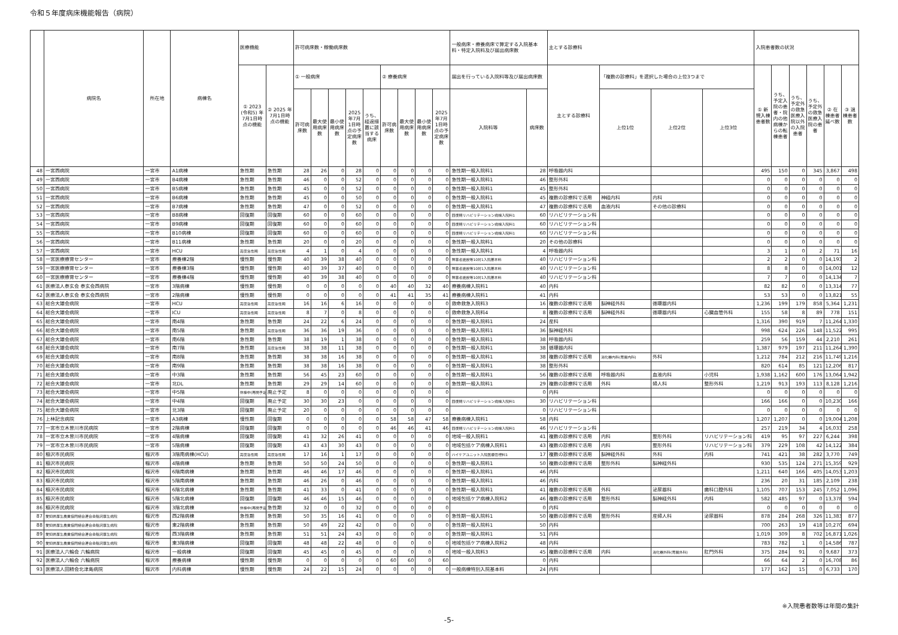令和５年度病床機能報告（病院）
| | 病院名 | 所在地 | 病棟名 | 医療機能 | | 許可病床数・稼働病床数 | | | | | | | | | 一般病床・療養病床で算定する入院基本料・特定入院料及び届出病床数 | | 主とする診療科 | | | | 入院患者数の状況 | | | | | |
| --- | --- | --- | --- | --- | --- | --- | --- | --- | --- | --- | --- | --- | --- | --- | --- | --- | --- | --- | --- | --- | --- | --- | --- | --- | --- | --- |
| | | | | ① 2023 (令和5) 年7月1日時点の機能 | ② 2025 年7月1日時点の機能 | ① 一般病床 | | | | | ② 療養病床 | | | | 届出を行っている入院料等及び届出病床数 | | 主とする診療科 | 「複数の診療科」を選択した場合の上位3つまで | | | ① 新規入棟患者数 | うち、予定入院の患者・院内の他病棟からの転棟患者 | うち、予定外の救急医療入院以外の入院患者 | うち、予定外の救急医療入院の患者 | ② 在棟患者延べ数 | ③ 退棟患者数 |
| | | | | | | 許可病床数 | 最大使用病床数 | 最小使用病床数 | 2025年7月1日時点の予定病床数 | うち、経過措置に該当する病床 | 許可病床数 | 最大使用病床数 | 最小使用病床数 | 2025年7月1日時点の予定病床数 | 入院料等 | 病床数 | | 上位1位 | 上位2位 | 上位3位 | | | | | | |
| 48 | 一宮西病院 | 一宮市 | A1病棟 | 急性期 | 急性期 | 28 | 26 | 0 | 28 | 0 | 0 | 0 | 0 | 0 | 急性期一般入院料1 | 28 | 呼吸器内科 | | | | 495 | 150 | 0 | 345 | 3,867 | 498 |
| 49 | 一宮西病院 | 一宮市 | B4病棟 | 急性期 | 急性期 | 46 | 0 | 0 | 52 | 0 | 0 | 0 | 0 | 0 | 急性期一般入院料1 | 46 | 整形外科 | | | | 0 | 0 | 0 | 0 | 0 | 0 |
| 50 | 一宮西病院 | 一宮市 | B5病棟 | 急性期 | 急性期 | 45 | 0 | 0 | 52 | 0 | 0 | 0 | 0 | 0 | 急性期一般入院料1 | 45 | 整形外科 | | | | 0 | 0 | 0 | 0 | 0 | 0 |
| 51 | 一宮西病院 | 一宮市 | B6病棟 | 急性期 | 急性期 | 45 | 0 | 0 | 50 | 0 | 0 | 0 | 0 | 0 | 急性期一般入院料1 | 45 | 複数の診療科で活用 | 神経内科 | 内科 | | 0 | 0 | 0 | 0 | 0 | 0 |
| 52 | 一宮西病院 | 一宮市 | B7病棟 | 急性期 | 急性期 | 47 | 0 | 0 | 52 | 0 | 0 | 0 | 0 | 0 | 急性期一般入院料1 | 47 | 複数の診療科で活用 | 血液内科 | その他の診療科 | | 0 | 0 | 0 | 0 | 0 | 0 |
| 53 | 一宮西病院 | 一宮市 | B8病棟 | 回復期 | 回復期 | 60 | 0 | 0 | 60 | 0 | 0 | 0 | 0 | 0 | 回復期リハビリテーション病棟入院料1 | 60 | リハビリテーション科 | | | | 0 | 0 | 0 | 0 | 0 | 0 |
| 54 | 一宮西病院 | 一宮市 | B9病棟 | 回復期 | 回復期 | 60 | 0 | 0 | 60 | 0 | 0 | 0 | 0 | 0 | 回復期リハビリテーション病棟入院料1 | 60 | リハビリテーション科 | | | | 0 | 0 | 0 | 0 | 0 | 0 |
| 55 | 一宮西病院 | 一宮市 | B10病棟 | 回復期 | 回復期 | 60 | 0 | 0 | 60 | 0 | 0 | 0 | 0 | 0 | 回復期リハビリテーション病棟入院料1 | 60 | リハビリテーション科 | | | | 0 | 0 | 0 | 0 | 0 | 0 |
| 56 | 一宮西病院 | 一宮市 | B11病棟 | 急性期 | 急性期 | 20 | 0 | 0 | 20 | 0 | 0 | 0 | 0 | 0 | 急性期一般入院料1 | 20 | その他の診療科 | | | | 0 | 0 | 0 | 0 | 0 | 0 |
| 57 | 一宮西病院 | 一宮市 | HCU | 高度急性期 | 高度急性期 | 4 | 1 | 0 | 4 | 0 | 0 | 0 | 0 | 0 | 急性期一般入院料1 | 4 | 呼吸器内科 | | | | 3 | 1 | 0 | 2 | 71 | 16 |
| 58 | 一宮医療療育センター | 一宮市 | 療養棟2階 | 慢性期 | 慢性期 | 40 | 39 | 38 | 40 | 0 | 0 | 0 | 0 | 0 | 障害者施設等10対1入院基本料 | 40 | リハビリテーション科 | | | | 2 | 2 | 0 | 0 | 14,193 | 2 |
| 59 | 一宮医療療育センター | 一宮市 | 療養棟3階 | 慢性期 | 慢性期 | 40 | 39 | 37 | 40 | 0 | 0 | 0 | 0 | 0 | 障害者施設等10対1入院基本料 | 40 | リハビリテーション科 | | | | 8 | 8 | 0 | 0 | 14,001 | 12 |
| 60 | 一宮医療療育センター | 一宮市 | 療養棟4階 | 慢性期 | 慢性期 | 40 | 39 | 38 | 40 | 0 | 0 | 0 | 0 | 0 | 障害者施設等10対1入院基本料 | 40 | リハビリテーション科 | | | | 7 | 7 | 0 | 0 | 14,134 | 7 |
| 61 | 医療法人泰玄会 泰玄会西病院 | 一宮市 | 3階病棟 | 慢性期 | 慢性期 | 0 | 0 | 0 | 0 | 0 | 40 | 40 | 32 | 40 | 療養病棟入院料1 | 40 | 内科 | | | | 82 | 82 | 0 | 0 | 13,314 | 77 |
| 62 | 医療法人泰玄会 泰玄会西病院 | 一宮市 | 2階病棟 | 慢性期 | 慢性期 | 0 | 0 | 0 | 0 | 0 | 41 | 41 | 35 | 41 | 療養病棟入院料1 | 41 | 内科 | | | | 53 | 53 | 0 | 0 | 13,821 | 55 |
| 63 | 総合大雄会病院 | 一宮市 | HCU | 高度急性期 | 高度急性期 | 16 | 16 | 6 | 16 | 0 | 0 | 0 | 0 | 0 | 救命救急入院料3 | 16 | 複数の診療科で活用 | 脳神経外科 | 循環器内科 | | 1,236 | 199 | 179 | 858 | 5,364 | 1,231 |
| 64 | 総合大雄会病院 | 一宮市 | ICU | 高度急性期 | 高度急性期 | 8 | 7 | 0 | 8 | 0 | 0 | 0 | 0 | 0 | 救命救急入院料4 | 8 | 複数の診療科で活用 | 脳神経外科 | 循環器内科 | 心臓血管外科 | 155 | 58 | 8 | 89 | 778 | 151 |
| 65 | 総合大雄会病院 | 一宮市 | 南4階 | 急性期 | 急性期 | 24 | 22 | 6 | 24 | 0 | 0 | 0 | 0 | 0 | 急性期一般入院料1 | 24 | 産科 | | | | 1,316 | 390 | 919 | 7 | 11,264 | 1,330 |
| 66 | 総合大雄会病院 | 一宮市 | 南5階 | 急性期 | 高度急性期 | 36 | 36 | 19 | 36 | 0 | 0 | 0 | 0 | 0 | 急性期一般入院料1 | 36 | 脳神経外科 | | | | 998 | 624 | 226 | 148 | 11,522 | 995 |
| 67 | 総合大雄会病院 | 一宮市 | 南6階 | 急性期 | 急性期 | 38 | 19 | 1 | 38 | 0 | 0 | 0 | 0 | 0 | 急性期一般入院料1 | 38 | 呼吸器内科 | | | | 259 | 56 | 159 | 44 | 2,210 | 261 |
| 68 | 総合大雄会病院 | 一宮市 | 南7階 | 急性期 | 高度急性期 | 38 | 38 | 11 | 38 | 0 | 0 | 0 | 0 | 0 | 急性期一般入院料1 | 38 | 循環器内科 | | | | 1,387 | 979 | 197 | 211 | 11,264 | 1,390 |
| 69 | 総合大雄会病院 | 一宮市 | 南8階 | 急性期 | 急性期 | 38 | 38 | 16 | 38 | 0 | 0 | 0 | 0 | 0 | 急性期一般入院料1 | 38 | 複数の診療科で活用 | 消化器内科(胃腸内科) | 外科 | | 1,212 | 784 | 212 | 216 | 11,749 | 1,216 |
| 70 | 総合大雄会病院 | 一宮市 | 南9階 | 急性期 | 急性期 | 38 | 38 | 16 | 38 | 0 | 0 | 0 | 0 | 0 | 急性期一般入院料1 | 38 | 整形外科 | | | | 820 | 614 | 85 | 121 | 12,206 | 817 |
| 71 | 総合大雄会病院 | 一宮市 | 中3階 | 急性期 | 急性期 | 56 | 45 | 23 | 60 | 0 | 0 | 0 | 0 | 0 | 急性期一般入院料1 | 56 | 複数の診療科で活用 | 呼吸器内科 | 血液内科 | 小児科 | 1,938 | 1,162 | 600 | 176 | 13,064 | 1,942 |
| 72 | 総合大雄会病院 | 一宮市 | 北DL | 急性期 | 急性期 | 29 | 29 | 14 | 60 | 0 | 0 | 0 | 0 | 0 | 急性期一般入院料1 | 29 | 複数の診療科で活用 | 外科 | 婦人科 | 整形外科 | 1,219 | 913 | 193 | 113 | 8,128 | 1,216 |
| 73 | 総合大雄会病院 | 一宮市 | 中5階 | 休棟中(再開予定) | 廃止予定 | 8 | 0 | 0 | 0 | 0 | 0 | 0 | 0 | 0 | | 0 | 内科 | | | | 0 | 0 | 0 | 0 | 0 | 0 |
| 74 | 総合大雄会病院 | 一宮市 | 中4階 | 回復期 | 廃止予定 | 30 | 30 | 23 | 0 | 0 | 0 | 0 | 0 | 0 | 回復期リハビリテーション病棟入院料1 | 30 | リハビリテーション科 | | | | 166 | 166 | 0 | 0 | 10,230 | 166 |
| 75 | 総合大雄会病院 | 一宮市 | 北3階 | 回復期 | 廃止予定 | 20 | 0 | 0 | 0 | 0 | 0 | 0 | 0 | 0 | | 0 | リハビリテーション科 | | | | 0 | 0 | 0 | 0 | 0 | 0 |
| 76 | 上林記念病院 | 一宮市 | A3病棟 | 慢性期 | 回復期 | 0 | 0 | 0 | 0 | 0 | 58 | 58 | 47 | 58 | 療養病棟入院料1 | 58 | 内科 | | | | 1,207 | 1,207 | 0 | 0 | 19,004 | 1,208 |
| 77 | 一宮市立木曽川市民病院 | 一宮市 | 2階病棟 | 回復期 | 回復期 | 0 | 0 | 0 | 0 | 0 | 46 | 46 | 41 | 46 | 回復期リハビリテーション病棟入院料1 | 46 | リハビリテーション科 | | | | 257 | 219 | 34 | 4 | 16,033 | 258 |
| 78 | 一宮市立木曽川市民病院 | 一宮市 | 4階病棟 | 回復期 | 回復期 | 41 | 32 | 26 | 41 | 0 | 0 | 0 | 0 | 0 | 地域一般入院料1 | 41 | 複数の診療科で活用 | 内科 | 整形外科 | リハビリテーション科 | 419 | 95 | 97 | 227 | 6,244 | 398 |
| 79 | 一宮市立木曽川市民病院 | 一宮市 | 5階病棟 | 回復期 | 回復期 | 43 | 43 | 30 | 43 | 0 | 0 | 0 | 0 | 0 | 地域包括ケア病棟入院料1 | 43 | 複数の診療科で活用 | 内科 | 整形外科 | リハビリテーション科 | 379 | 229 | 108 | 42 | 14,122 | 384 |
| 80 | 稲沢市民病院 | 稲沢市 | 3階南病棟(HCU) | 高度急性期 | 高度急性期 | 17 | 16 | 1 | 17 | 0 | 0 | 0 | 0 | 0 | ハイケアユニット入院医療管理料1 | 17 | 複数の診療科で活用 | 脳神経外科 | 外科 | 内科 | 741 | 421 | 38 | 282 | 3,770 | 749 |
| 81 | 稲沢市民病院 | 稲沢市 | 4階病棟 | 急性期 | 急性期 | 50 | 50 | 24 | 50 | 0 | 0 | 0 | 0 | 0 | 急性期一般入院料1 | 50 | 複数の診療科で活用 | 整形外科 | 脳神経外科 | | 930 | 535 | 124 | 271 | 15,359 | 929 |
| 82 | 稲沢市民病院 | 稲沢市 | 6階南病棟 | 急性期 | 急性期 | 46 | 46 | 17 | 46 | 0 | 0 | 0 | 0 | 0 | 急性期一般入院料1 | 46 | 内科 | | | | 1,211 | 640 | 166 | 405 | 14,053 | 1,203 |
| 83 | 稲沢市民病院 | 稲沢市 | 5階南病棟 | 急性期 | 急性期 | 46 | 26 | 0 | 46 | 0 | 0 | 0 | 0 | 0 | 急性期一般入院料1 | 46 | 内科 | | | | 236 | 20 | 31 | 185 | 2,109 | 238 |
| 84 | 稲沢市民病院 | 稲沢市 | 6階北病棟 | 急性期 | 急性期 | 41 | 33 | 0 | 41 | 0 | 0 | 0 | 0 | 0 | 急性期一般入院料1 | 41 | 複数の診療科で活用 | 外科 | 泌尿器科 | 歯科口腔外科 | 1,105 | 707 | 153 | 245 | 7,052 | 1,096 |
| 85 | 稲沢市民病院 | 稲沢市 | 5階北病棟 | 回復期 | 回復期 | 46 | 46 | 15 | 46 | 0 | 0 | 0 | 0 | 0 | 地域包括ケア病棟入院料2 | 46 | 複数の診療科で活用 | 整形外科 | 脳神経外科 | 内科 | 582 | 485 | 97 | 0 | 13,378 | 594 |
| 86 | 稲沢市民病院 | 稲沢市 | 3階北病棟 | 休棟中(再開予定) | 急性期 | 32 | 0 | 0 | 32 | 0 | 0 | 0 | 0 | 0 | | 0 | 内科 | | | | 0 | 0 | 0 | 0 | 0 | 0 |
| 87 | 愛知県厚生農業協同組合連合会稲沢厚生病院 | 稲沢市 | 西2階病棟 | 急性期 | 急性期 | 50 | 35 | 16 | 41 | 0 | 0 | 0 | 0 | 0 | 急性期一般入院料1 | 50 | 複数の診療科で活用 | 整形外科 | 産婦人科 | 泌尿器科 | 878 | 284 | 268 | 326 | 11,383 | 877 |
| 88 | 愛知県厚生農業協同組合連合会稲沢厚生病院 | 稲沢市 | 東2階病棟 | 急性期 | 急性期 | 50 | 49 | 22 | 42 | 0 | 0 | 0 | 0 | 0 | 急性期一般入院料1 | 50 | 内科 | | | | 700 | 263 | 19 | 418 | 10,270 | 694 |
| 89 | 愛知県厚生農業協同組合連合会稲沢厚生病院 | 稲沢市 | 西3階病棟 | 急性期 | 急性期 | 51 | 51 | 24 | 43 | 0 | 0 | 0 | 0 | 0 | 急性期一般入院料1 | 51 | 内科 | | | | 1,019 | 309 | 8 | 702 | 16,871 | 1,026 |
| 90 | 愛知県厚生農業協同組合連合会稲沢厚生病院 | 稲沢市 | 東3階病棟 | 回復期 | 回復期 | 48 | 48 | 22 | 48 | 0 | 0 | 0 | 0 | 0 | 地域包括ケア病棟入院料2 | 48 | 内科 | | | | 783 | 782 | 1 | 0 | 14,586 | 787 |
| 91 | 医療法人六輪会 六輪病院 | 稲沢市 | 一般病棟 | 回復期 | 回復期 | 45 | 45 | 0 | 45 | 0 | 0 | 0 | 0 | 0 | 地域一般入院料3 | 45 | 複数の診療科で活用 | 内科 | 消化器外科(胃腸外科) | 肛門外科 | 375 | 284 | 91 | 0 | 9,687 | 373 |
| 92 | 医療法人六輪会 六輪病院 | 稲沢市 | 療養病棟 | 慢性期 | 慢性期 | 0 | 0 | 0 | 0 | 0 | 60 | 60 | 0 | 60 | | 0 | 内科 | | | | 66 | 64 | 2 | 0 | 16,708 | 86 |
| 93 | 医療法人回精会北津島病院 | 稲沢市 | 内科病棟 | 慢性期 | 慢性期 | 24 | 22 | 15 | 24 | 0 | 0 | 0 | 0 | 0 | 一般病棟特別入院基本料 | 24 | 内科 | | | | 177 | 162 | 15 | 0 | 6,733 | 170 |
※入院患者数等は年間の集計
-5-